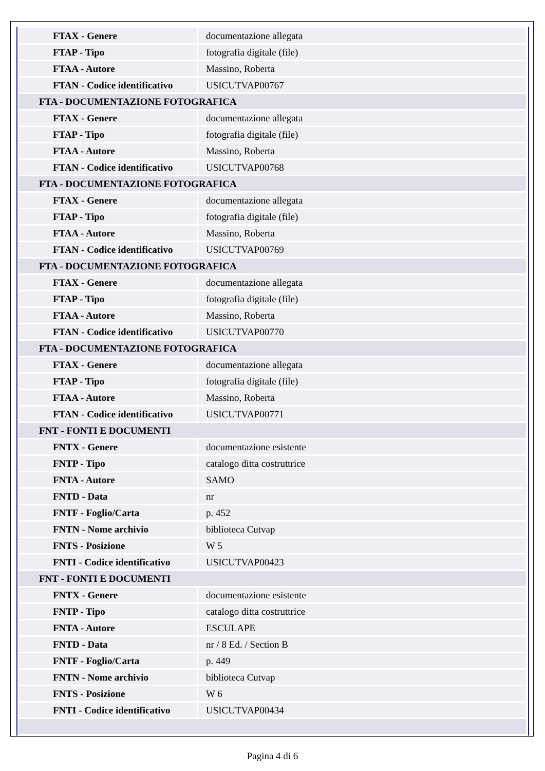| FTAX - Genere | documentazione allegata |
| FTAP - Tipo | fotografia digitale (file) |
| FTAA - Autore | Massino, Roberta |
| FTAN - Codice identificativo | USICUTVAP00767 |
| FTA - DOCUMENTAZIONE FOTOGRAFICA | |
| FTAX - Genere | documentazione allegata |
| FTAP - Tipo | fotografia digitale (file) |
| FTAA - Autore | Massino, Roberta |
| FTAN - Codice identificativo | USICUTVAP00768 |
| FTA - DOCUMENTAZIONE FOTOGRAFICA | |
| FTAX - Genere | documentazione allegata |
| FTAP - Tipo | fotografia digitale (file) |
| FTAA - Autore | Massino, Roberta |
| FTAN - Codice identificativo | USICUTVAP00769 |
| FTA - DOCUMENTAZIONE FOTOGRAFICA | |
| FTAX - Genere | documentazione allegata |
| FTAP - Tipo | fotografia digitale (file) |
| FTAA - Autore | Massino, Roberta |
| FTAN - Codice identificativo | USICUTVAP00770 |
| FTA - DOCUMENTAZIONE FOTOGRAFICA | |
| FTAX - Genere | documentazione allegata |
| FTAP - Tipo | fotografia digitale (file) |
| FTAA - Autore | Massino, Roberta |
| FTAN - Codice identificativo | USICUTVAP00771 |
| FNT - FONTI E DOCUMENTI | |
| FNTX - Genere | documentazione esistente |
| FNTP - Tipo | catalogo ditta costruttrice |
| FNTA - Autore | SAMO |
| FNTD - Data | nr |
| FNTF - Foglio/Carta | p. 452 |
| FNTN - Nome archivio | biblioteca Cutvap |
| FNTS - Posizione | W 5 |
| FNTI - Codice identificativo | USICUTVAP00423 |
| FNT - FONTI E DOCUMENTI | |
| FNTX - Genere | documentazione esistente |
| FNTP - Tipo | catalogo ditta costruttrice |
| FNTA - Autore | ESCULAPE |
| FNTD - Data | nr / 8 Ed. / Section B |
| FNTF - Foglio/Carta | p. 449 |
| FNTN - Nome archivio | biblioteca Cutvap |
| FNTS - Posizione | W 6 |
| FNTI - Codice identificativo | USICUTVAP00434 |
Pagina 4 di 6